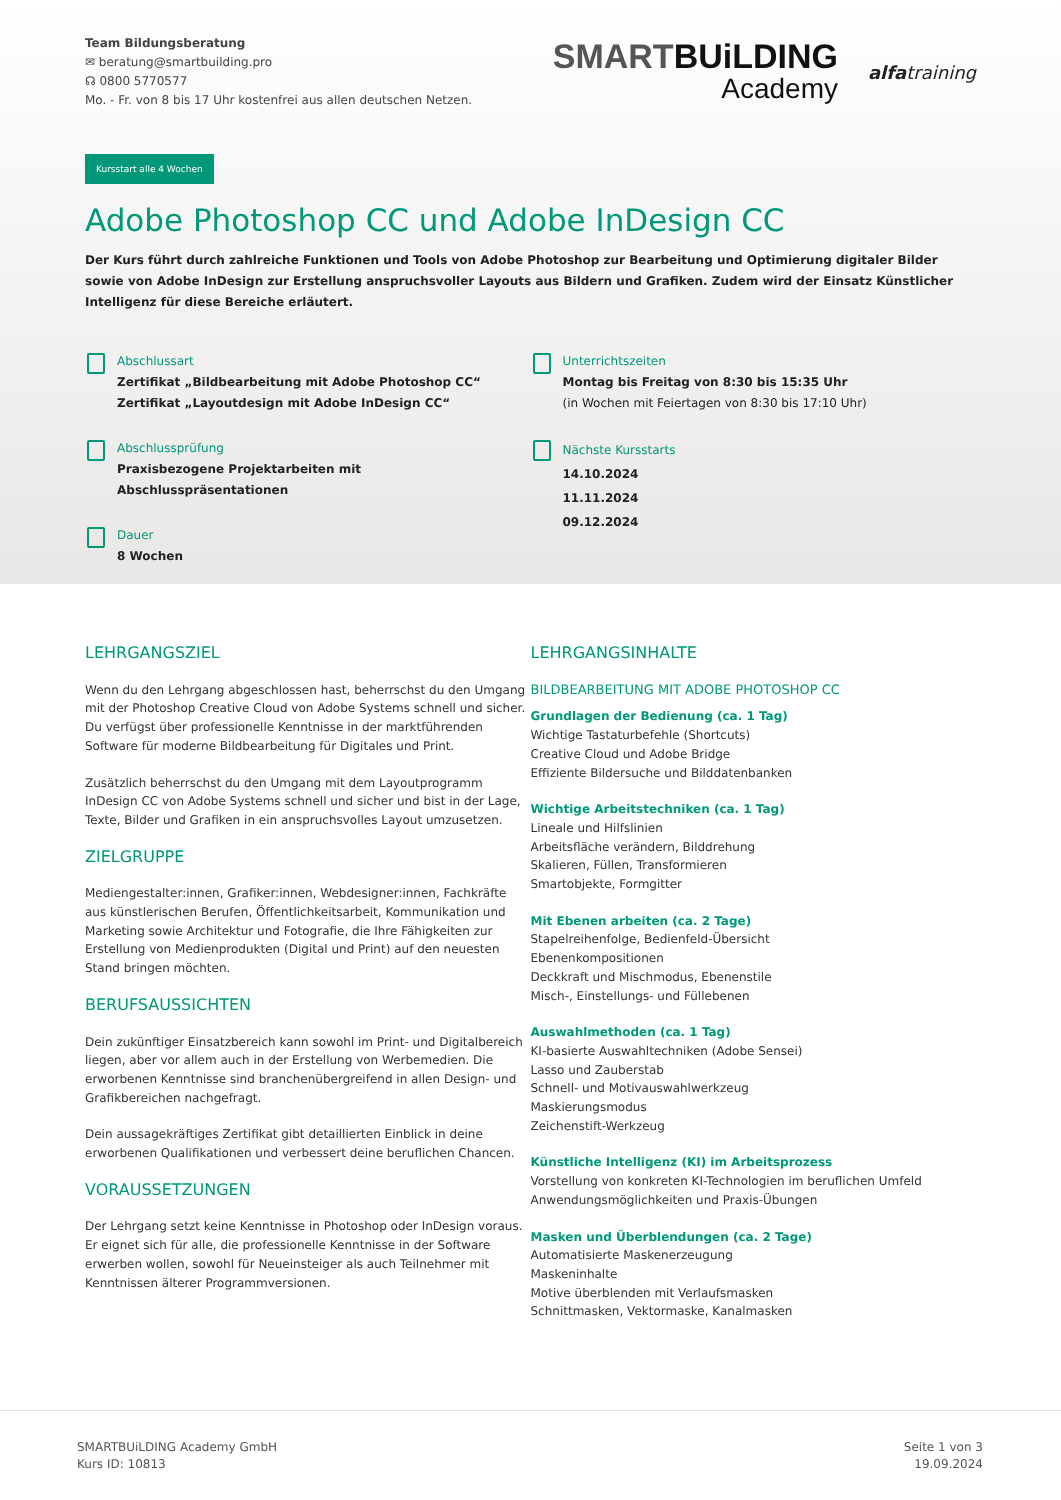Team Bildungsberatung
✉ beratung@smartbuilding.pro
☊ 0800 5770577
Mo. - Fr. von 8 bis 17 Uhr kostenfrei aus allen deutschen Netzen.
SMARTBUiLDING
Academy
alfatraining
Kursstart alle 4 Wochen
Adobe Photoshop CC und Adobe InDesign CC
Der Kurs führt durch zahlreiche Funktionen und Tools von Adobe Photoshop zur Bearbeitung und Optimierung digitaler Bilder sowie von Adobe InDesign zur Erstellung anspruchsvoller Layouts aus Bildern und Grafiken. Zudem wird der Einsatz Künstlicher Intelligenz für diese Bereiche erläutert.
Abschlussart
Zertifikat „Bildbearbeitung mit Adobe Photoshop CC“
Zertifikat „Layoutdesign mit Adobe InDesign CC“
Abschlussprüfung
Praxisbezogene Projektarbeiten mit Abschlusspräsentationen
Dauer
8 Wochen
Unterrichtszeiten
Montag bis Freitag von 8:30 bis 15:35 Uhr
(in Wochen mit Feiertagen von 8:30 bis 17:10 Uhr)
Nächste Kursstarts
14.10.2024
11.11.2024
09.12.2024
LEHRGANGSZIEL
Wenn du den Lehrgang abgeschlossen hast, beherrschst du den Umgang mit der Photoshop Creative Cloud von Adobe Systems schnell und sicher. Du verfügst über professionelle Kenntnisse in der marktführenden Software für moderne Bildbearbeitung für Digitales und Print.
Zusätzlich beherrschst du den Umgang mit dem Layoutprogramm InDesign CC von Adobe Systems schnell und sicher und bist in der Lage, Texte, Bilder und Grafiken in ein anspruchsvolles Layout umzusetzen.
ZIELGRUPPE
Mediengestalter:innen, Grafiker:innen, Webdesigner:innen, Fachkräfte aus künstlerischen Berufen, Öffentlichkeitsarbeit, Kommunikation und Marketing sowie Architektur und Fotografie, die Ihre Fähigkeiten zur Erstellung von Medienprodukten (Digital und Print) auf den neuesten Stand bringen möchten.
BERUFSAUSSICHTEN
Dein zukünftiger Einsatzbereich kann sowohl im Print- und Digitalbereich liegen, aber vor allem auch in der Erstellung von Werbemedien. Die erworbenen Kenntnisse sind branchenübergreifend in allen Design- und Grafikbereichen nachgefragt.
Dein aussagekräftiges Zertifikat gibt detaillierten Einblick in deine erworbenen Qualifikationen und verbessert deine beruflichen Chancen.
VORAUSSETZUNGEN
Der Lehrgang setzt keine Kenntnisse in Photoshop oder InDesign voraus. Er eignet sich für alle, die professionelle Kenntnisse in der Software erwerben wollen, sowohl für Neueinsteiger als auch Teilnehmer mit Kenntnissen älterer Programmversionen.
LEHRGANGSINHALTE
BILDBEARBEITUNG MIT ADOBE PHOTOSHOP CC
Grundlagen der Bedienung (ca. 1 Tag)
Wichtige Tastaturbefehle (Shortcuts)
Creative Cloud und Adobe Bridge
Effiziente Bildersuche und Bilddatenbanken
Wichtige Arbeitstechniken (ca. 1 Tag)
Lineale und Hilfslinien
Arbeitsfläche verändern, Bilddrehung
Skalieren, Füllen, Transformieren
Smartobjekte, Formgitter
Mit Ebenen arbeiten (ca. 2 Tage)
Stapelreihenfolge, Bedienfeld-Übersicht
Ebenenkompositionen
Deckkraft und Mischmodus, Ebenenstile
Misch-, Einstellungs- und Füllebenen
Auswahlmethoden (ca. 1 Tag)
KI-basierte Auswahltechniken (Adobe Sensei)
Lasso und Zauberstab
Schnell- und Motivauswahlwerkzeug
Maskierungsmodus
Zeichenstift-Werkzeug
Künstliche Intelligenz (KI) im Arbeitsprozess
Vorstellung von konkreten KI-Technologien im beruflichen Umfeld
Anwendungsmöglichkeiten und Praxis-Übungen
Masken und Überblendungen (ca. 2 Tage)
Automatisierte Maskenerzeugung
Maskeninhalte
Motive überblenden mit Verlaufsmasken
Schnittmasken, Vektormaske, Kanalmasken
SMARTBUiLDING Academy GmbH
Kurs ID: 10813
Seite 1 von 3
19.09.2024